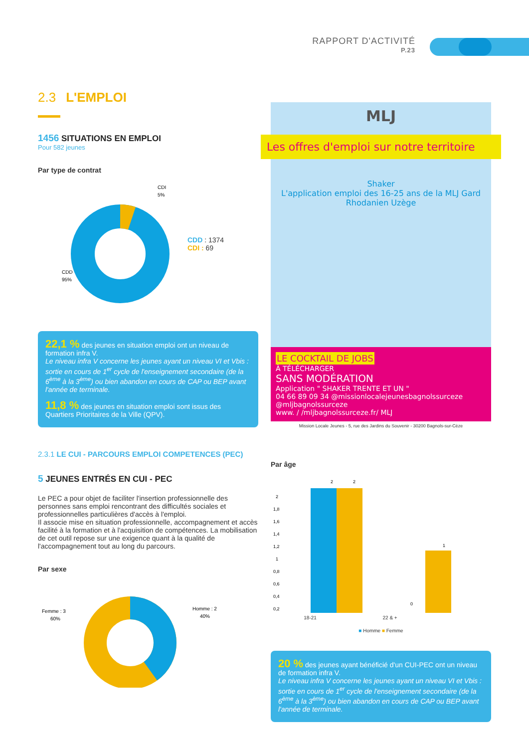RAPPORT D'ACTIVITÉ
P.23
2.3 L'EMPLOI
1456 SITUATIONS EN EMPLOI
Pour 582 jeunes
Par type de contrat
CDI
5%
CDD
95%
CDD : 1374
CDI : 69
22,1 % des jeunes en situation emploi ont un niveau de formation infra V.
Le niveau infra V concerne les jeunes ayant un niveau VI et Vbis : sortie en cours de 1<sup>er</sup> cycle de l'enseignement secondaire (de la 6<sup>ème</sup> à la 3<sup>ème</sup>) ou bien abandon en cours de CAP ou BEP avant l'année de terminale.
11,8 % des jeunes en situation emploi sont issus des Quartiers Prioritaires de la Ville (QPV).
2.3.1 LE CUI - PARCOURS EMPLOI COMPETENCES (PEC)
5 JEUNES ENTRÉS EN CUI - PEC
Le PEC a pour objet de faciliter l'insertion professionnelle des personnes sans emploi rencontrant des difficultés sociales et professionnelles particulières d'accès à l'emploi.
Il associe mise en situation professionnelle, accompagnement et accès facilité à la formation et à l'acquisition de compétences. La mobilisation de cet outil repose sur une exigence quant à la qualité de l'accompagnement tout au long du parcours.
Par sexe
Femme : 3
60%
Homme : 2
40%
MLJ
Les offres d'emploi sur notre territoire
Shaker
L'application emploi des 16-25 ans de la MLJ Gard Rhodanien Uzège
LE COCKTAIL DE JOBS
À TÉLÉCHARGER
SANS MODÉRATION
Application " SHAKER TRENTE ET UN "
04 66 89 09 34 @missionlocalejeunesbagnolssurceze @mljbagnolssurceze
www. / /mljbagnolssurceze.fr/ MLJ
Mission Locale Jeunes - 5, rue des Jardins du Souvenir - 30200 Bagnols-sur-Cèze
Par âge
2
1,8
1,6
1,4
1,2
1
0,8
0,6
0,4
0,2
2
2
0
1
18-21 22 & +
■ Homme ■ Femme
20 % des jeunes ayant bénéficié d'un CUI-PEC ont un niveau de formation infra V.
Le niveau infra V concerne les jeunes ayant un niveau VI et Vbis : sortie en cours de 1<sup>er</sup> cycle de l'enseignement secondaire (de la 6<sup>ème</sup> à la 3<sup>ème</sup>) ou bien abandon en cours de CAP ou BEP avant l'année de terminale.